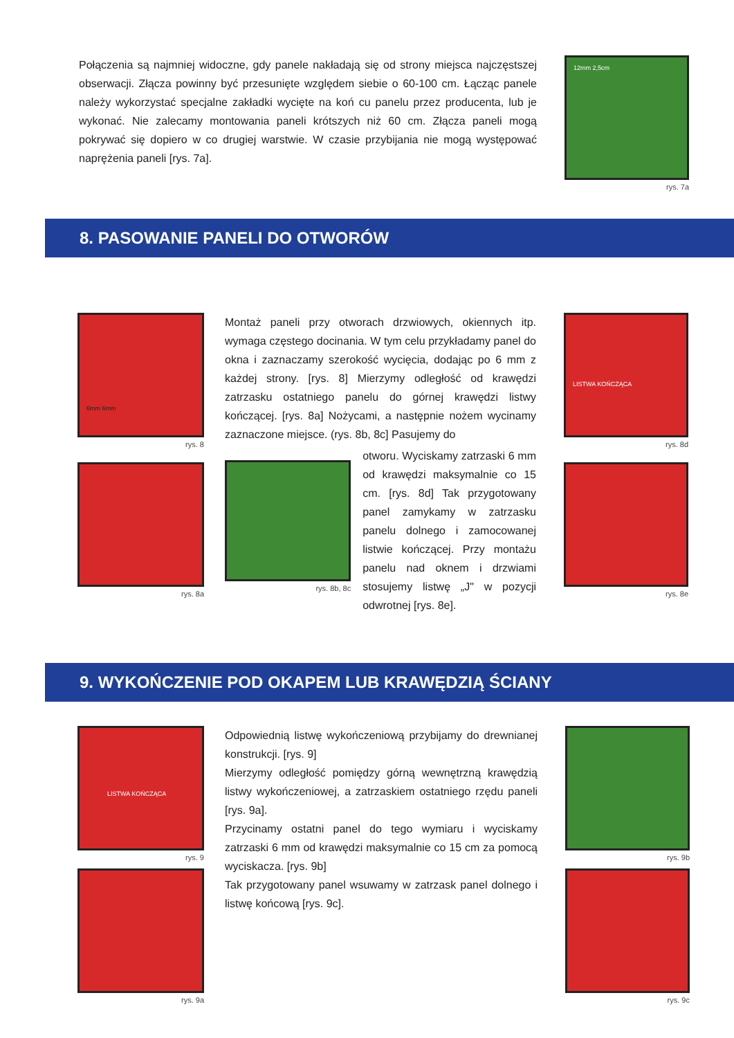Połączenia są najmniej widoczne, gdy panele nakładają się od strony miejsca najczęstszej obserwacji. Złącza powinny być przesunięte względem siebie o 60-100 cm. Łącząc panele należy wykorzystać specjalne zakładki wycięte na koń cu panelu przez producenta, lub je wykonać. Nie zalecamy montowania paneli krótszych niż 60 cm. Złącza paneli mogą pokrywać się dopiero w co drugiej warstwie. W czasie przybijania nie mogą występować naprężenia paneli [rys. 7a].
12mm 2,5cm
rys. 7a
8. PASOWANIE PANELI DO OTWORÓW
6mm 6mm
rys. 8
rys. 8a
Montaż paneli przy otworach drzwiowych, okiennych itp. wymaga częstego docinania. W tym celu przykładamy panel do okna i zaznaczamy szerokość wycięcia, dodając po 6 mm z każdej strony. [rys. 8] Mierzymy odległość od krawędzi zatrzasku ostatniego panelu do górnej krawędzi listwy kończącej. [rys. 8a] Nożycami, a następnie nożem wycinamy zaznaczone miejsce. (rys. 8b, 8c] Pasujemy do
rys. 8b, 8c
otworu. Wyciskamy zatrzaski 6 mm od krawędzi maksymalnie co 15 cm. [rys. 8d] Tak przygotowany panel zamykamy w zatrzasku panelu dolnego i zamocowanej listwie kończącej. Przy montażu panelu nad oknem i drzwiami stosujemy listwę „J" w pozycji odwrotnej [rys. 8e].
LISTWA KOŃCZĄCA
rys. 8d
rys. 8e
9. WYKOŃCZENIE POD OKAPEM LUB KRAWĘDZIĄ ŚCIANY
LISTWA KOŃCZĄCA
rys. 9
rys. 9a
Odpowiednią listwę wykończeniową przybijamy do drewnianej konstrukcji. [rys. 9]
Mierzymy odległość pomiędzy górną wewnętrzną krawędzią listwy wykończeniowej, a zatrzaskiem ostatniego rzędu paneli [rys. 9a].
Przycinamy ostatni panel do tego wymiaru i wyciskamy zatrzaski 6 mm od krawędzi maksymalnie co 15 cm za pomocą wyciskacza. [rys. 9b]
Tak przygotowany panel wsuwamy w zatrzask panel dolnego i listwę końcową [rys. 9c].
rys. 9b
rys. 9c